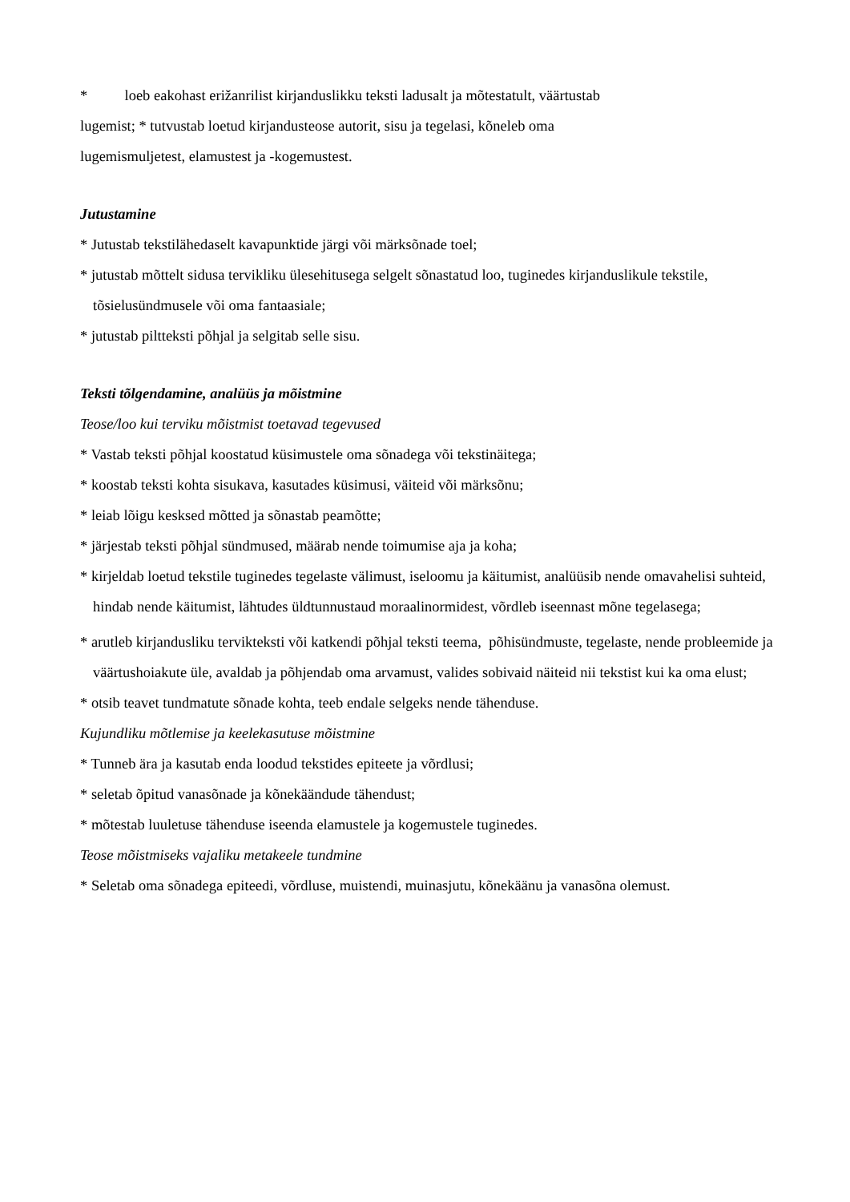* loeb eakohast erižanrilist kirjanduslikku teksti ladusalt ja mõtestatult, väärtustab
lugemist; * tutvustab loetud kirjandusteose autorit, sisu ja tegelasi, kõneleb oma
lugemismuljetest, elamustest ja -kogemustest.
Jutustamine
* Jutustab tekstilähedaselt kavapunktide järgi või märksõnade toel;
* jutustab mõttelt sidusa tervikliku ülesehitusega selgelt sõnastatud loo, tuginedes kirjanduslikule tekstile, tõsielusündmusele või oma fantaasiale;
* jutustab piltteksti põhjal ja selgitab selle sisu.
Teksti tõlgendamine, analüüs ja mõistmine
Teose/loo kui terviku mõistmist toetavad tegevused
* Vastab teksti põhjal koostatud küsimustele oma sõnadega või tekstinäitega;
* koostab teksti kohta sisukava, kasutades küsimusi, väiteid või märksõnu;
* leiab lõigu kesksed mõtted ja sõnastab peamõtte;
* järjestab teksti põhjal sündmused, määrab nende toimumise aja ja koha;
* kirjeldab loetud tekstile tuginedes tegelaste välimust, iseloomu ja käitumist, analüüsib nende omavahelisi suhteid, hindab nende käitumist, lähtudes üldtunnustaud moraalinormidest, võrdleb iseennast mõne tegelasega;
* arutleb kirjandusliku tervikteksti või katkendi põhjal teksti teema, põhisündmuste, tegelaste, nende probleemide ja väärtushoiakute üle, avaldab ja põhjendab oma arvamust, valides sobivaid näiteid nii tekstist kui ka oma elust;
* otsib teavet tundmatute sõnade kohta, teeb endale selgeks nende tähenduse.
Kujundliku mõtlemise ja keelekasutuse mõistmine
* Tunneb ära ja kasutab enda loodud tekstides epiteete ja võrdlusi;
* seletab õpitud vanasõnade ja kõnekäändude tähendust;
* mõtestab luuletuse tähenduse iseenda elamustele ja kogemustele tuginedes.
Teose mõistmiseks vajaliku metakeele tundmine
* Seletab oma sõnadega epiteedi, võrdluse, muistendi, muinasjutu, kõnekäänu ja vanasõna olemust.